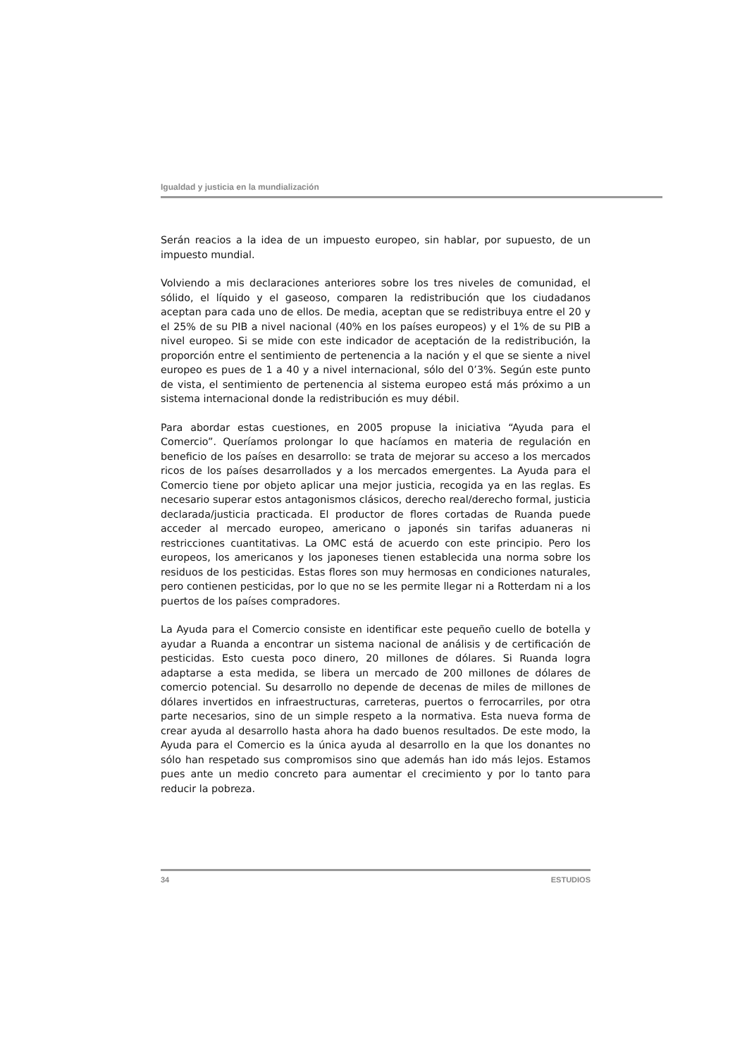Igualdad y justicia en la mundialización
Serán reacios a la idea de un impuesto europeo, sin hablar, por supuesto, de un impuesto mundial.
Volviendo a mis declaraciones anteriores sobre los tres niveles de comunidad, el sólido, el líquido y el gaseoso, comparen la redistribución que los ciudadanos aceptan para cada uno de ellos. De media, aceptan que se redistribuya entre el 20 y el 25% de su PIB a nivel nacional (40% en los países europeos) y el 1% de su PIB a nivel europeo. Si se mide con este indicador de aceptación de la redistribución, la proporción entre el sentimiento de pertenencia a la nación y el que se siente a nivel europeo es pues de 1 a 40 y a nivel internacional, sólo del 0’3%. Según este punto de vista, el sentimiento de pertenencia al sistema europeo está más próximo a un sistema internacional donde la redistribución es muy débil.
Para abordar estas cuestiones, en 2005 propuse la iniciativa “Ayuda para el Comercio”. Queríamos prolongar lo que hacíamos en materia de regulación en beneficio de los países en desarrollo: se trata de mejorar su acceso a los mercados ricos de los países desarrollados y a los mercados emergentes. La Ayuda para el Comercio tiene por objeto aplicar una mejor justicia, recogida ya en las reglas. Es necesario superar estos antagonismos clásicos, derecho real/derecho formal, justicia declarada/justicia practicada. El productor de flores cortadas de Ruanda puede acceder al mercado europeo, americano o japonés sin tarifas aduaneras ni restricciones cuantitativas. La OMC está de acuerdo con este principio. Pero los europeos, los americanos y los japoneses tienen establecida una norma sobre los residuos de los pesticidas. Estas flores son muy hermosas en condiciones naturales, pero contienen pesticidas, por lo que no se les permite llegar ni a Rotterdam ni a los puertos de los países compradores.
La Ayuda para el Comercio consiste en identificar este pequeño cuello de botella y ayudar a Ruanda a encontrar un sistema nacional de análisis y de certificación de pesticidas. Esto cuesta poco dinero, 20 millones de dólares. Si Ruanda logra adaptarse a esta medida, se libera un mercado de 200 millones de dólares de comercio potencial. Su desarrollo no depende de decenas de miles de millones de dólares invertidos en infraestructuras, carreteras, puertos o ferrocarriles, por otra parte necesarios, sino de un simple respeto a la normativa. Esta nueva forma de crear ayuda al desarrollo hasta ahora ha dado buenos resultados. De este modo, la Ayuda para el Comercio es la única ayuda al desarrollo en la que los donantes no sólo han respetado sus compromisos sino que además han ido más lejos. Estamos pues ante un medio concreto para aumentar el crecimiento y por lo tanto para reducir la pobreza.
34 ESTUDIOS